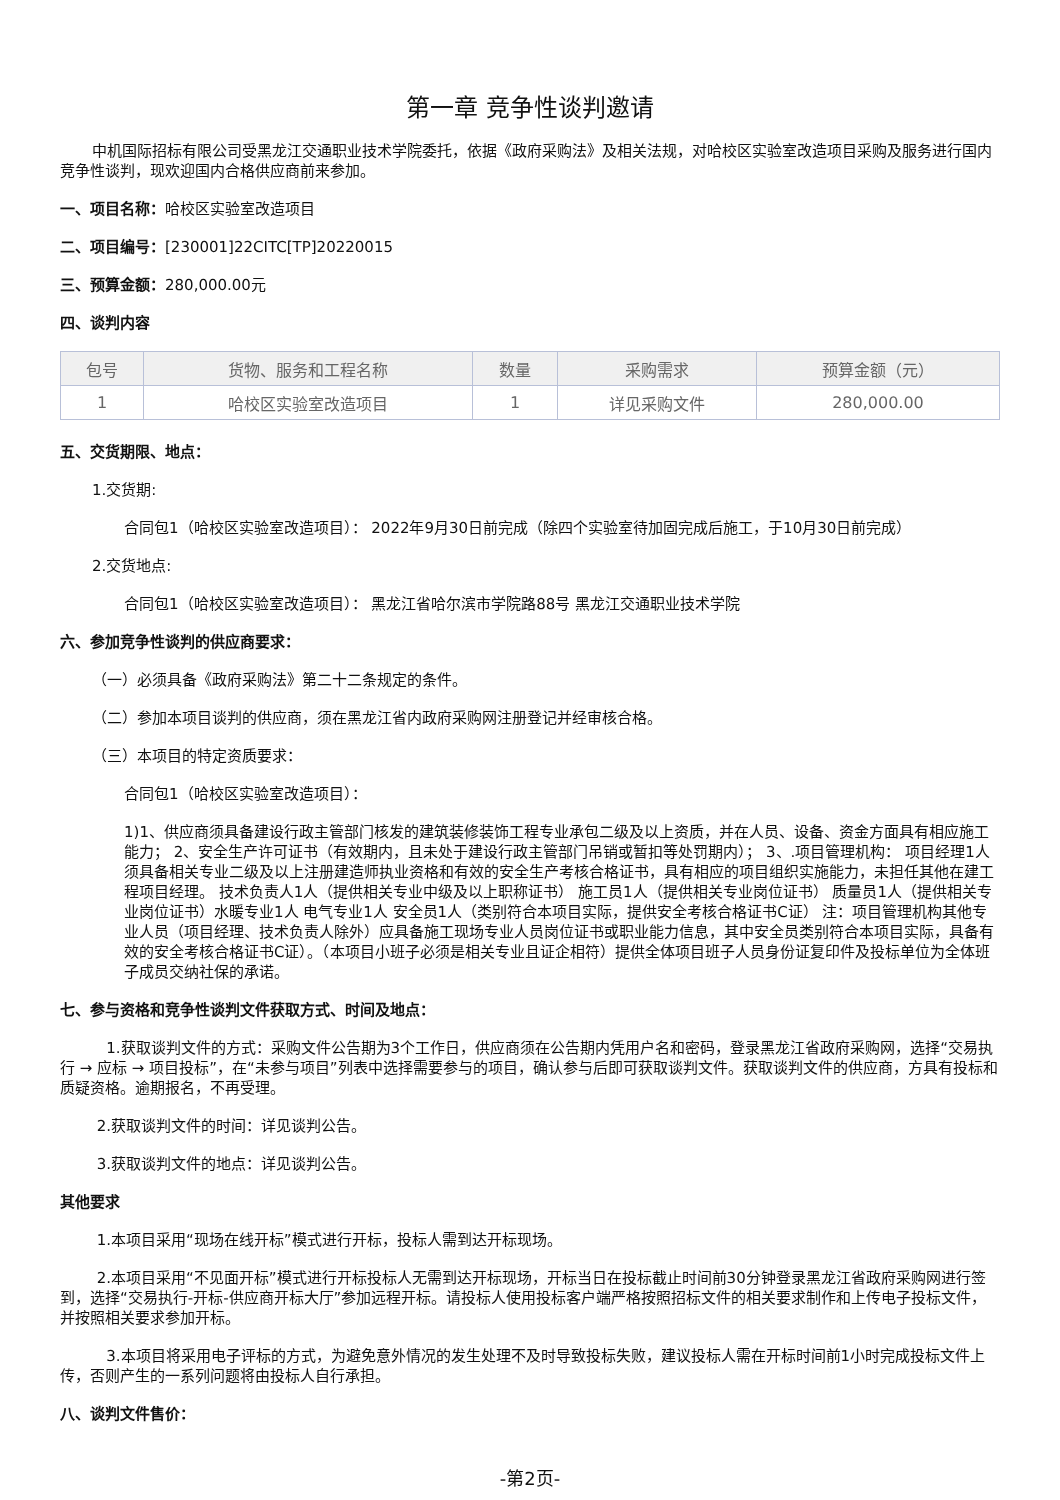第一章 竞争性谈判邀请
中机国际招标有限公司受黑龙江交通职业技术学院委托，依据《政府采购法》及相关法规，对哈校区实验室改造项目采购及服务进行国内竞争性谈判，现欢迎国内合格供应商前来参加。
一、项目名称：哈校区实验室改造项目
二、项目编号：[230001]22CITC[TP]20220015
三、预算金额：280,000.00元
四、谈判内容
| 包号 | 货物、服务和工程名称 | 数量 | 采购需求 | 预算金额（元） |
| --- | --- | --- | --- | --- |
| 1 | 哈校区实验室改造项目 | 1 | 详见采购文件 | 280,000.00 |
五、交货期限、地点：
1.交货期:
合同包1（哈校区实验室改造项目）： 2022年9月30日前完成（除四个实验室待加固完成后施工，于10月30日前完成）
2.交货地点:
合同包1（哈校区实验室改造项目）： 黑龙江省哈尔滨市学院路88号 黑龙江交通职业技术学院
六、参加竞争性谈判的供应商要求：
（一）必须具备《政府采购法》第二十二条规定的条件。
（二）参加本项目谈判的供应商，须在黑龙江省内政府采购网注册登记并经审核合格。
（三）本项目的特定资质要求：
合同包1（哈校区实验室改造项目）：
1)1、供应商须具备建设行政主管部门核发的建筑装修装饰工程专业承包二级及以上资质，并在人员、设备、资金方面具有相应施工能力； 2、安全生产许可证书（有效期内，且未处于建设行政主管部门吊销或暂扣等处罚期内）； 3、.项目管理机构： 项目经理1人须具备相关专业二级及以上注册建造师执业资格和有效的安全生产考核合格证书，具有相应的项目组织实施能力，未担任其他在建工程项目经理。 技术负责人1人（提供相关专业中级及以上职称证书） 施工员1人（提供相关专业岗位证书） 质量员1人（提供相关专业岗位证书）水暖专业1人 电气专业1人 安全员1人（类别符合本项目实际，提供安全考核合格证书C证） 注：项目管理机构其他专业人员（项目经理、技术负责人除外）应具备施工现场专业人员岗位证书或职业能力信息，其中安全员类别符合本项目实际，具备有效的安全考核合格证书C证）。（本项目小班子必须是相关专业且证企相符）提供全体项目班子人员身份证复印件及投标单位为全体班子成员交纳社保的承诺。
七、参与资格和竞争性谈判文件获取方式、时间及地点：
1.获取谈判文件的方式：采购文件公告期为3个工作日，供应商须在公告期内凭用户名和密码，登录黑龙江省政府采购网，选择“交易执行 → 应标 → 项目投标”，在“未参与项目”列表中选择需要参与的项目，确认参与后即可获取谈判文件。获取谈判文件的供应商，方具有投标和质疑资格。逾期报名，不再受理。
2.获取谈判文件的时间：详见谈判公告。
3.获取谈判文件的地点：详见谈判公告。
其他要求
1.本项目采用“现场在线开标”模式进行开标，投标人需到达开标现场。
2.本项目采用“不见面开标”模式进行开标投标人无需到达开标现场，开标当日在投标截止时间前30分钟登录黑龙江省政府采购网进行签到，选择“交易执行-开标-供应商开标大厅”参加远程开标。请投标人使用投标客户端严格按照招标文件的相关要求制作和上传电子投标文件，并按照相关要求参加开标。
3.本项目将采用电子评标的方式，为避免意外情况的发生处理不及时导致投标失败，建议投标人需在开标时间前1小时完成投标文件上传，否则产生的一系列问题将由投标人自行承担。
八、谈判文件售价：
-第2页-